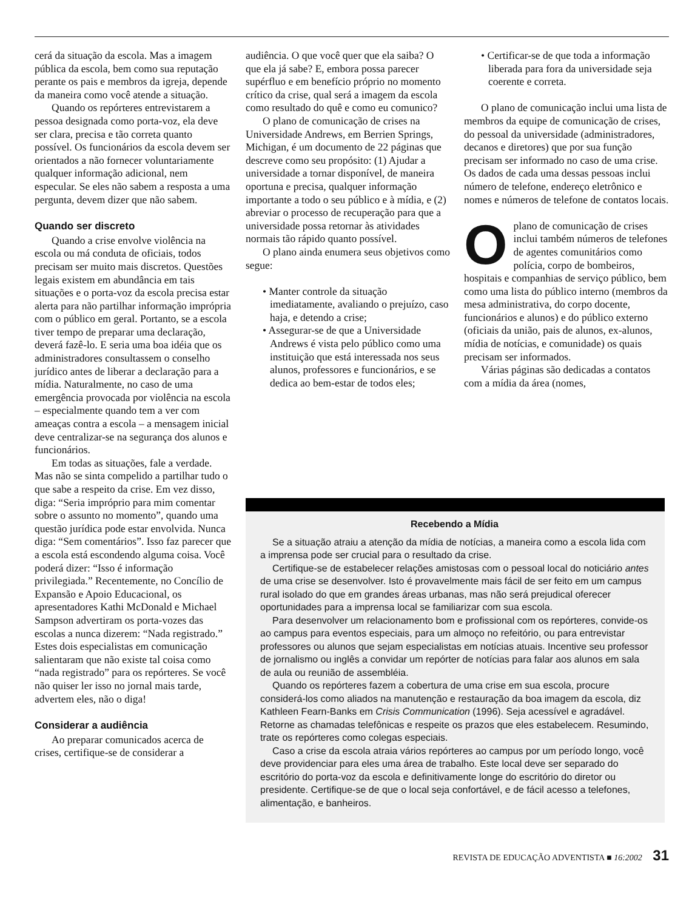cerá da situação da escola. Mas a imagem pública da escola, bem como sua reputação perante os pais e membros da igreja, depende da maneira como você atende a situação.
Quando os repórteres entrevistarem a pessoa designada como porta-voz, ela deve ser clara, precisa e tão correta quanto possível. Os funcionários da escola devem ser orientados a não fornecer voluntariamente qualquer informação adicional, nem especular. Se eles não sabem a resposta a uma pergunta, devem dizer que não sabem.
Quando ser discreto
Quando a crise envolve violência na escola ou má conduta de oficiais, todos precisam ser muito mais discretos. Questões legais existem em abundância em tais situações e o porta-voz da escola precisa estar alerta para não partilhar informação imprópria com o público em geral. Portanto, se a escola tiver tempo de preparar uma declaração, deverá fazê-lo. E seria uma boa idéia que os administradores consultassem o conselho jurídico antes de liberar a declaração para a mídia. Naturalmente, no caso de uma emergência provocada por violência na escola – especialmente quando tem a ver com ameaças contra a escola – a mensagem inicial deve centralizar-se na segurança dos alunos e funcionários.
Em todas as situações, fale a verdade. Mas não se sinta compelido a partilhar tudo o que sabe a respeito da crise. Em vez disso, diga: “Seria impróprio para mim comentar sobre o assunto no momento”, quando uma questão jurídica pode estar envolvida. Nunca diga: “Sem comentários”. Isso faz parecer que a escola está escondendo alguma coisa. Você poderá dizer: “Isso é informação privilegiada.” Recentemente, no Concílio de Expansão e Apoio Educacional, os apresentadores Kathi McDonald e Michael Sampson advertiram os porta-vozes das escolas a nunca dizerem: “Nada registrado.” Estes dois especialistas em comunicação salientaram que não existe tal coisa como “nada registrado” para os repórteres. Se você não quiser ler isso no jornal mais tarde, advertem eles, não o diga!
Considerar a audiência
Ao preparar comunicados acerca de crises, certifique-se de considerar a
audiência. O que você quer que ela saiba? O que ela já sabe? E, embora possa parecer supérfluo e em benefício próprio no momento crítico da crise, qual será a imagem da escola como resultado do quê e como eu comunico?
O plano de comunicação de crises na Universidade Andrews, em Berrien Springs, Michigan, é um documento de 22 páginas que descreve como seu propósito: (1) Ajudar a universidade a tornar disponível, de maneira oportuna e precisa, qualquer informação importante a todo o seu público e à mídia, e (2) abreviar o processo de recuperação para que a universidade possa retornar às atividades normais tão rápido quanto possível.
O plano ainda enumera seus objetivos como segue:
• Manter controle da situação imediatamente, avaliando o prejuízo, caso haja, e detendo a crise;
• Assegurar-se de que a Universidade Andrews é vista pelo público como uma instituição que está interessada nos seus alunos, professores e funcionários, e se dedica ao bem-estar de todos eles;
• Certificar-se de que toda a informação liberada para fora da universidade seja coerente e correta.
O plano de comunicação inclui uma lista de membros da equipe de comunicação de crises, do pessoal da universidade (administradores, decanos e diretores) que por sua função precisam ser informado no caso de uma crise. Os dados de cada uma dessas pessoas inclui número de telefone, endereço eletrônico e nomes e números de telefone de contatos locais.
O plano de comunicação de crises inclui também números de telefones de agentes comunitários como polícia, corpo de bombeiros, hospitais e companhias de serviço público, bem como uma lista do público interno (membros da mesa administrativa, do corpo docente, funcionários e alunos) e do público externo (oficiais da união, pais de alunos, ex-alunos, mídia de notícias, e comunidade) os quais precisam ser informados.
Várias páginas são dedicadas a contatos com a mídia da área (nomes,
Recebendo a Mídia
Se a situação atraiu a atenção da mídia de notícias, a maneira como a escola lida com a imprensa pode ser crucial para o resultado da crise.
Certifique-se de estabelecer relações amistosas com o pessoal local do noticiário antes de uma crise se desenvolver. Isto é provavelmente mais fácil de ser feito em um campus rural isolado do que em grandes áreas urbanas, mas não será prejudical oferecer oportunidades para a imprensa local se familiarizar com sua escola.
Para desenvolver um relacionamento bom e profissional com os repórteres, convide-os ao campus para eventos especiais, para um almoço no refeitório, ou para entrevistar professores ou alunos que sejam especialistas em notícias atuais. Incentive seu professor de jornalismo ou inglês a convidar um repórter de notícias para falar aos alunos em sala de aula ou reunião de assembléia.
Quando os repórteres fazem a cobertura de uma crise em sua escola, procure considerá-los como aliados na manutenção e restauração da boa imagem da escola, diz Kathleen Fearn-Banks em Crisis Communication (1996). Seja acessível e agradável. Retorne as chamadas telefônicas e respeite os prazos que eles estabelecem. Resumindo, trate os repórteres como colegas especiais.
Caso a crise da escola atraia vários repórteres ao campus por um período longo, você deve providenciar para eles uma área de trabalho. Este local deve ser separado do escritório do porta-voz da escola e definitivamente longe do escritório do diretor ou presidente. Certifique-se de que o local seja confortável, e de fácil acesso a telefones, alimentação, e banheiros.
REVISTA DE EDUCAÇÃO ADVENTISTA ■ 16:2002 31